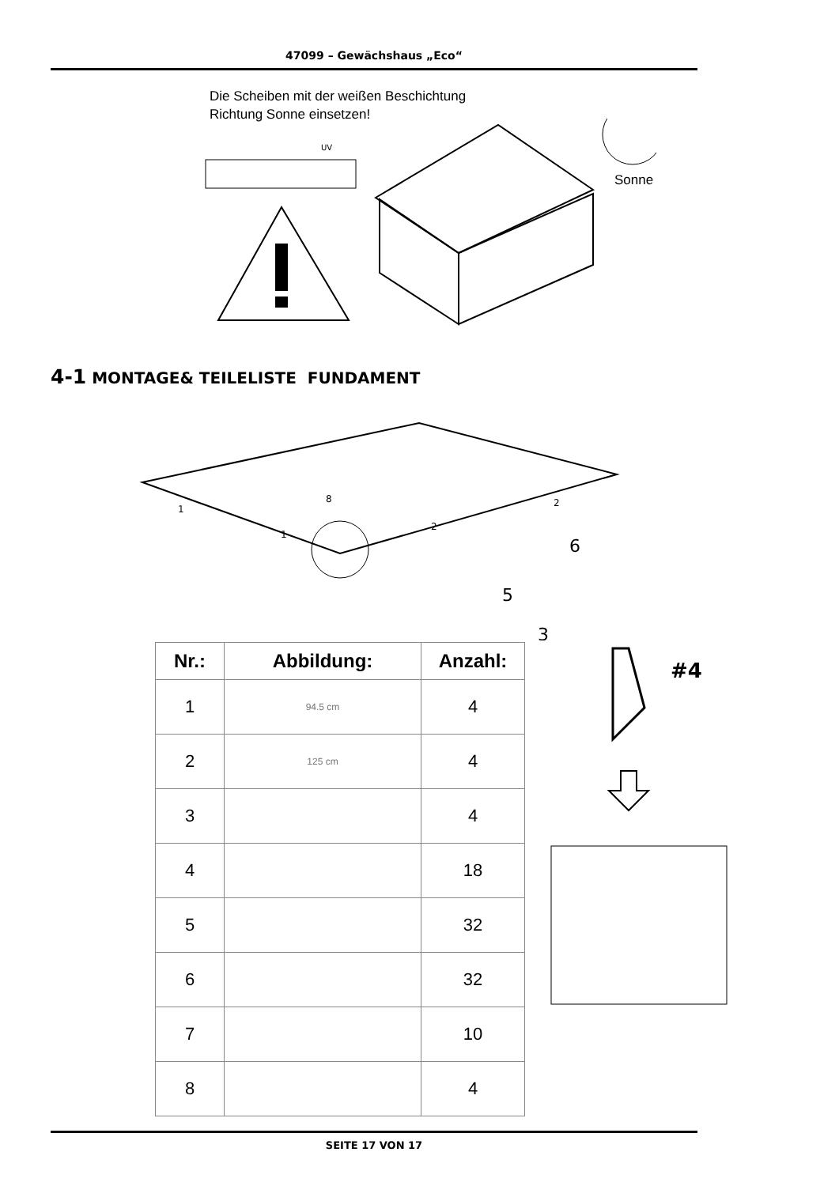47099 – Gewächshaus „Eco“
Die Scheiben mit der weißen Beschichtung
Richtung Sonne einsetzen!
UV
Sonne
4-1 MONTAGE& TEILELISTE FUNDAMENT
1
1
2
2
8
6
5
3
| Nr.: | Abbildung: | Anzahl: |
| --- | --- | --- |
| 1 | 94.5 cm | 4 |
| 2 | 125 cm | 4 |
| 3 | | 4 |
| 4 | | 18 |
| 5 | | 32 |
| 6 | | 32 |
| 7 | | 10 |
| 8 | | 4 |
#4
SEITE 17 VON 17